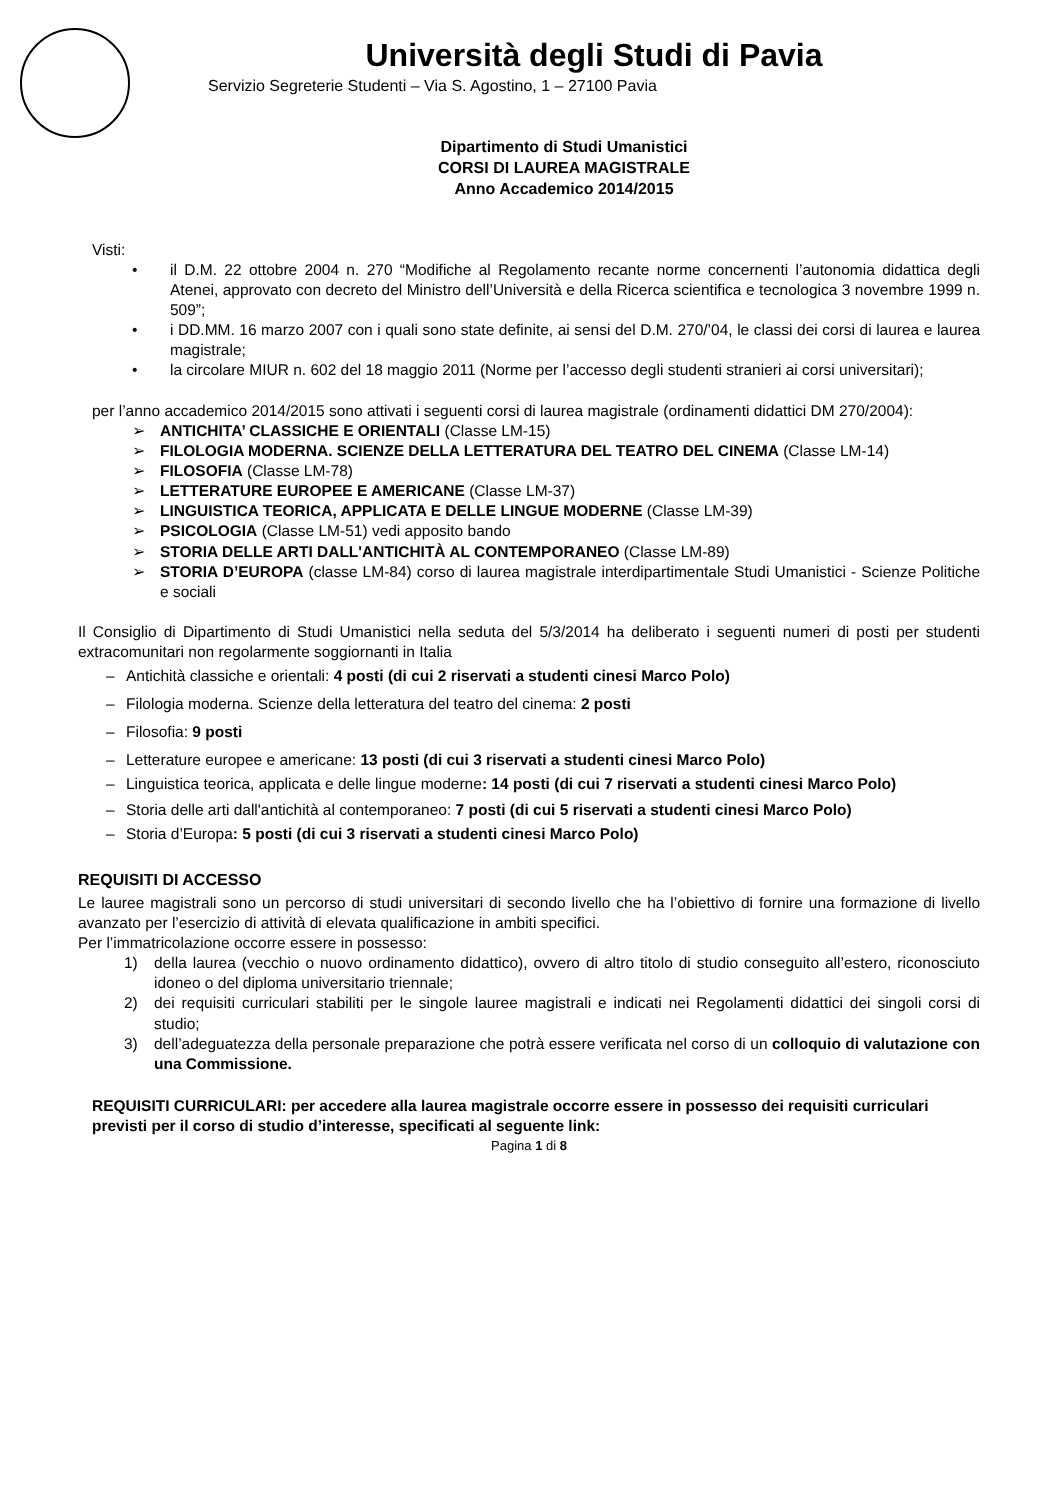Università degli Studi di Pavia
Servizio Segreterie Studenti – Via S. Agostino, 1 – 27100 Pavia
Dipartimento di Studi Umanistici
CORSI DI LAUREA MAGISTRALE
Anno Accademico 2014/2015
Visti:
• il D.M. 22 ottobre 2004 n. 270 “Modifiche al Regolamento recante norme concernenti l’autonomia didattica degli Atenei, approvato con decreto del Ministro dell’Università e della Ricerca scientifica e tecnologica 3 novembre 1999 n. 509”;
• i DD.MM. 16 marzo 2007 con i quali sono state definite, ai sensi del D.M. 270/’04, le classi dei corsi di laurea e laurea magistrale;
• la circolare MIUR n. 602 del 18 maggio 2011 (Norme per l’accesso degli studenti stranieri ai corsi universitari);
per l’anno accademico 2014/2015 sono attivati i seguenti corsi di laurea magistrale (ordinamenti didattici DM 270/2004):
➢ ANTICHITA’ CLASSICHE E ORIENTALI (Classe LM-15)
➢ FILOLOGIA MODERNA. SCIENZE DELLA LETTERATURA DEL TEATRO DEL CINEMA (Classe LM-14)
➢ FILOSOFIA (Classe LM-78)
➢ LETTERATURE EUROPEE E AMERICANE (Classe LM-37)
➢ LINGUISTICA TEORICA, APPLICATA E DELLE LINGUE MODERNE (Classe LM-39)
➢ PSICOLOGIA (Classe LM-51) vedi apposito bando
➢ STORIA DELLE ARTI DALL'ANTICHITÀ AL CONTEMPORANEO (Classe LM-89)
➢ STORIA D’EUROPA (classe LM-84) corso di laurea magistrale interdipartimentale Studi Umanistici - Scienze Politiche e sociali
Il Consiglio di Dipartimento di Studi Umanistici nella seduta del 5/3/2014 ha deliberato i seguenti numeri di posti per studenti extracomunitari non regolarmente soggiornanti in Italia
– Antichità classiche e orientali: 4 posti (di cui 2 riservati a studenti cinesi Marco Polo)
– Filologia moderna. Scienze della letteratura del teatro del cinema: 2 posti
– Filosofia: 9 posti
– Letterature europee e americane: 13 posti (di cui 3 riservati a studenti cinesi Marco Polo)
– Linguistica teorica, applicata e delle lingue moderne: 14 posti (di cui 7 riservati a studenti cinesi Marco Polo)
– Storia delle arti dall'antichità al contemporaneo: 7 posti (di cui 5 riservati a studenti cinesi Marco Polo)
– Storia d’Europa: 5 posti (di cui 3 riservati a studenti cinesi Marco Polo)
REQUISITI DI ACCESSO
Le lauree magistrali sono un percorso di studi universitari di secondo livello che ha l’obiettivo di fornire una formazione di livello avanzato per l’esercizio di attività di elevata qualificazione in ambiti specifici.
Per l’immatricolazione occorre essere in possesso:
1) della laurea (vecchio o nuovo ordinamento didattico), ovvero di altro titolo di studio conseguito all’estero, riconosciuto idoneo o del diploma universitario triennale;
2) dei requisiti curriculari stabiliti per le singole lauree magistrali e indicati nei Regolamenti didattici dei singoli corsi di studio;
3) dell’adeguatezza della personale preparazione che potrà essere verificata nel corso di un colloquio di valutazione con una Commissione.
REQUISITI CURRICULARI: per accedere alla laurea magistrale occorre essere in possesso dei requisiti curriculari previsti per il corso di studio d’interesse, specificati al seguente link:
Pagina 1 di 8